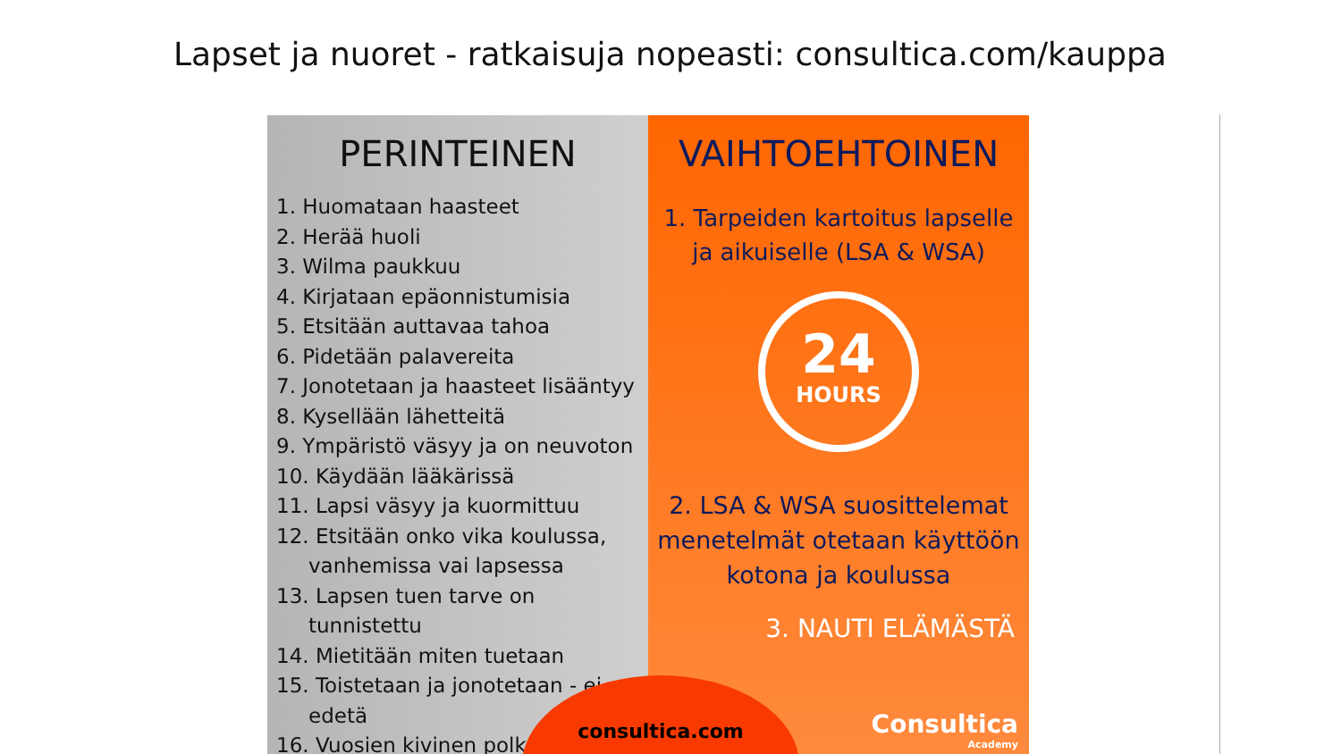Lapset ja nuoret - ratkaisuja nopeasti: consultica.com/kauppa
PERINTEINEN
1. Huomataan haasteet
2. Herää huoli
3. Wilma paukkuu
4. Kirjataan epäonnistumisia
5. Etsitään auttavaa tahoa
6. Pidetään palavereita
7. Jonotetaan ja haasteet lisääntyy
8. Kysellään lähetteitä
9. Ympäristö väsyy ja on neuvoton
10. Käydään lääkärissä
11. Lapsi väsyy ja kuormittuu
12. Etsitään onko vika koulussa, vanhemissa vai lapsessa
13. Lapsen tuen tarve on tunnistettu
14. Mietitään miten tuetaan
15. Toistetaan ja jonotetaan - ei edetä
16. Vuosien kivinen polku!
VAIHTOEHTOINEN
1. Tarpeiden kartoitus lapselle
ja aikuiselle (LSA & WSA)
24
HOURS
2. LSA & WSA suosittelemat menetelmät otetaan käyttöön kotona ja koulussa
3. NAUTI ELÄMÄSTÄ
Consultica
Academy
consultica.com